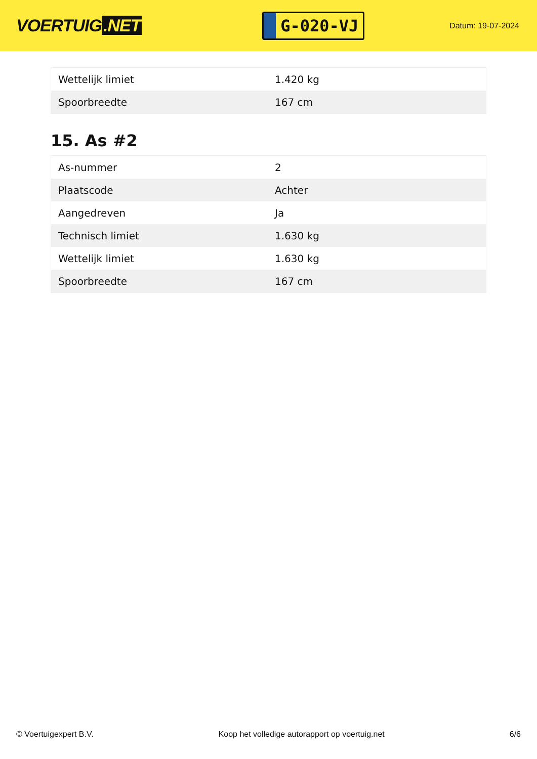VOERTUIG.NET
G-020-VJ
Datum: 19-07-2024
| Wettelijk limiet | 1.420 kg |
| Spoorbreedte | 167 cm |
15. As #2
| As-nummer | 2 |
| Plaatscode | Achter |
| Aangedreven | Ja |
| Technisch limiet | 1.630 kg |
| Wettelijk limiet | 1.630 kg |
| Spoorbreedte | 167 cm |
© Voertuigexpert B.V. Koop het volledige autorapport op voertuig.net 6/6